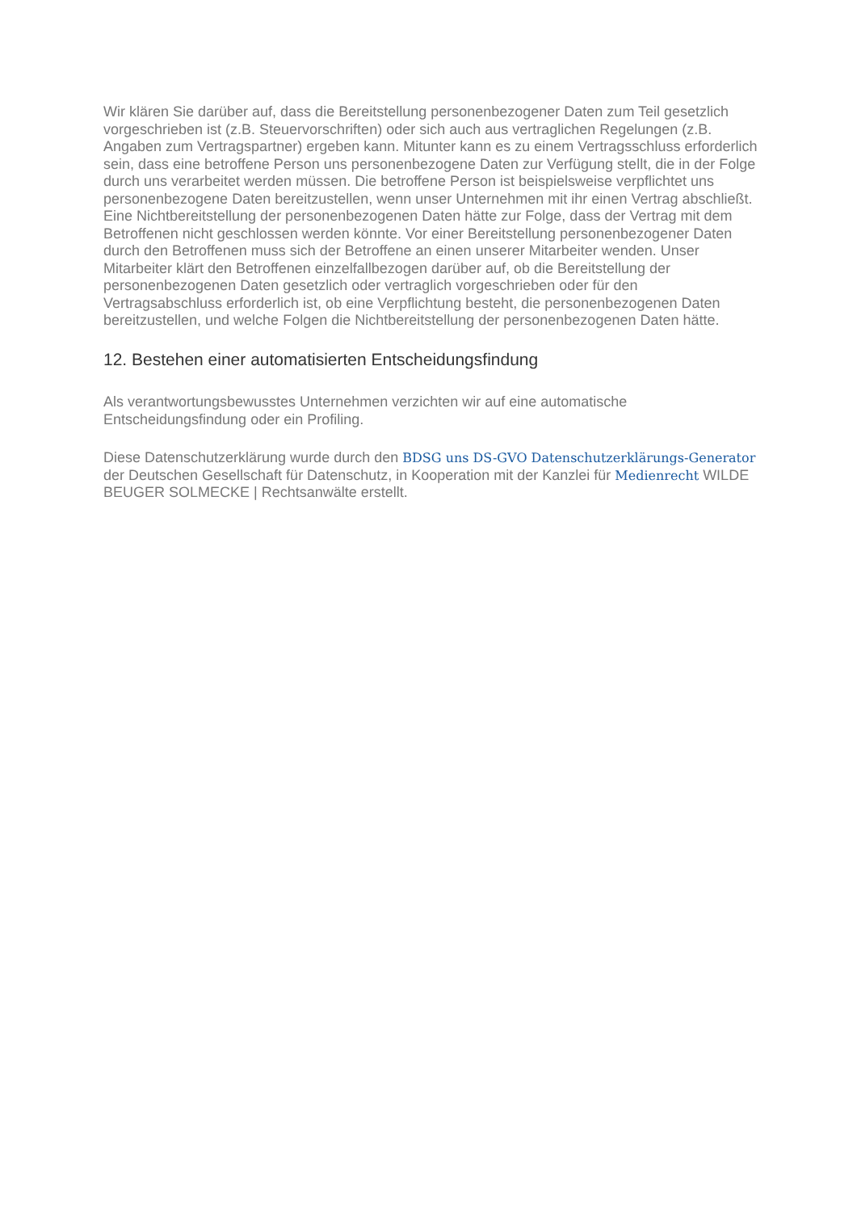Wir klären Sie darüber auf, dass die Bereitstellung personenbezogener Daten zum Teil gesetzlich vorgeschrieben ist (z.B. Steuervorschriften) oder sich auch aus vertraglichen Regelungen (z.B. Angaben zum Vertragspartner) ergeben kann. Mitunter kann es zu einem Vertragsschluss erforderlich sein, dass eine betroffene Person uns personenbezogene Daten zur Verfügung stellt, die in der Folge durch uns verarbeitet werden müssen. Die betroffene Person ist beispielsweise verpflichtet uns personenbezogene Daten bereitzustellen, wenn unser Unternehmen mit ihr einen Vertrag abschließt. Eine Nichtbereitstellung der personenbezogenen Daten hätte zur Folge, dass der Vertrag mit dem Betroffenen nicht geschlossen werden könnte. Vor einer Bereitstellung personenbezogener Daten durch den Betroffenen muss sich der Betroffene an einen unserer Mitarbeiter wenden. Unser Mitarbeiter klärt den Betroffenen einzelfallbezogen darüber auf, ob die Bereitstellung der personenbezogenen Daten gesetzlich oder vertraglich vorgeschrieben oder für den Vertragsabschluss erforderlich ist, ob eine Verpflichtung besteht, die personenbezogenen Daten bereitzustellen, und welche Folgen die Nichtbereitstellung der personenbezogenen Daten hätte.
12. Bestehen einer automatisierten Entscheidungsfindung
Als verantwortungsbewusstes Unternehmen verzichten wir auf eine automatische Entscheidungsfindung oder ein Profiling.
Diese Datenschutzerklärung wurde durch den BDSG uns DS-GVO Datenschutzerklärungs-Generator der Deutschen Gesellschaft für Datenschutz, in Kooperation mit der Kanzlei für Medienrecht WILDE BEUGER SOLMECKE | Rechtsanwälte erstellt.